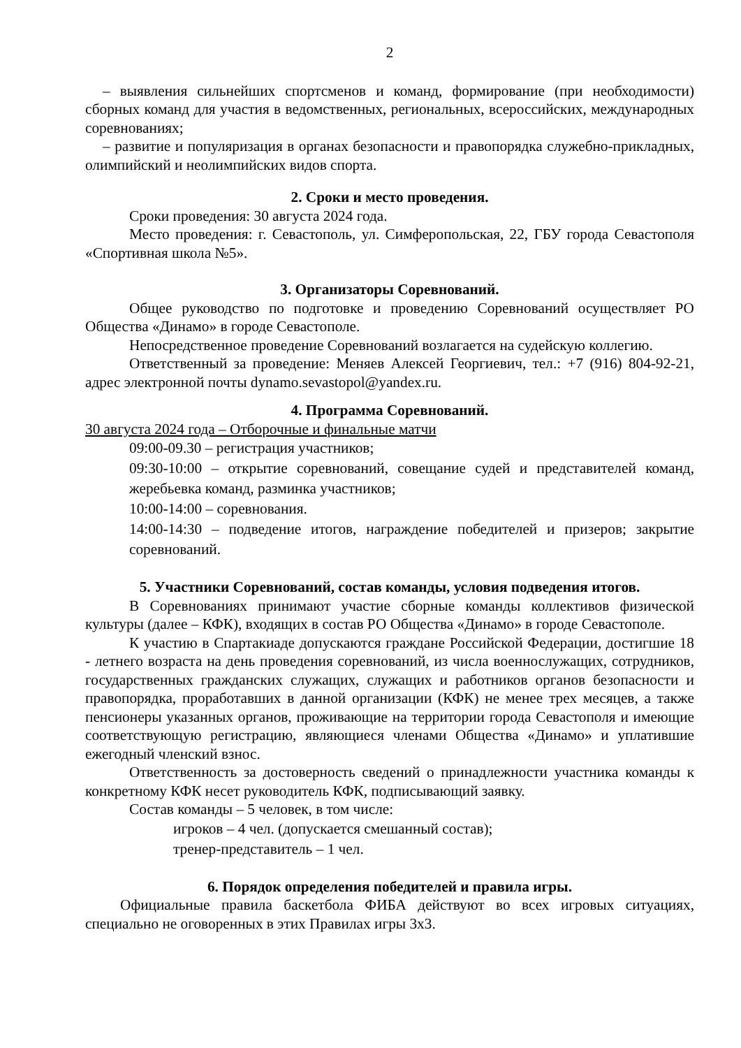2
– выявления сильнейших спортсменов и команд, формирование (при необходимости) сборных команд для участия в ведомственных, региональных, всероссийских, международных соревнованиях;
– развитие и популяризация в органах безопасности и правопорядка служебно-прикладных, олимпийский и неолимпийских видов спорта.
2. Сроки и место проведения.
Сроки проведения: 30 августа 2024 года.
Место проведения: г. Севастополь, ул. Симферопольская, 22, ГБУ города Севастополя «Спортивная школа №5».
3. Организаторы Соревнований.
Общее руководство по подготовке и проведению Соревнований осуществляет РО Общества «Динамо» в городе Севастополе.
Непосредственное проведение Соревнований возлагается на судейскую коллегию.
Ответственный за проведение: Меняев Алексей Георгиевич, тел.: +7 (916) 804-92-21, адрес электронной почты dynamo.sevastopol@yandex.ru.
4. Программа Соревнований.
30 августа 2024 года – Отборочные и финальные матчи
09:00-09.30 – регистрация участников;
09:30-10:00 – открытие соревнований, совещание судей и представителей команд, жеребьевка команд, разминка участников;
10:00-14:00 – соревнования.
14:00-14:30 – подведение итогов, награждение победителей и призеров; закрытие соревнований.
5. Участники Соревнований, состав команды, условия подведения итогов.
В Соревнованиях принимают участие сборные команды коллективов физической культуры (далее – КФК), входящих в состав РО Общества «Динамо» в городе Севастополе.
К участию в Спартакиаде допускаются граждане Российской Федерации, достигшие 18 - летнего возраста на день проведения соревнований, из числа военнослужащих, сотрудников, государственных гражданских служащих, служащих и работников органов безопасности и правопорядка, проработавших в данной организации (КФК) не менее трех месяцев, а также пенсионеры указанных органов, проживающие на территории города Севастополя и имеющие соответствующую регистрацию, являющиеся членами Общества «Динамо» и уплатившие ежегодный членский взнос.
Ответственность за достоверность сведений о принадлежности участника команды к конкретному КФК несет руководитель КФК, подписывающий заявку.
Состав команды – 5 человек, в том числе:
игроков – 4 чел. (допускается смешанный состав);
тренер-представитель – 1 чел.
6. Порядок определения победителей и правила игры.
Официальные правила баскетбола ФИБА действуют во всех игровых ситуациях, специально не оговоренных в этих Правилах игры 3х3.